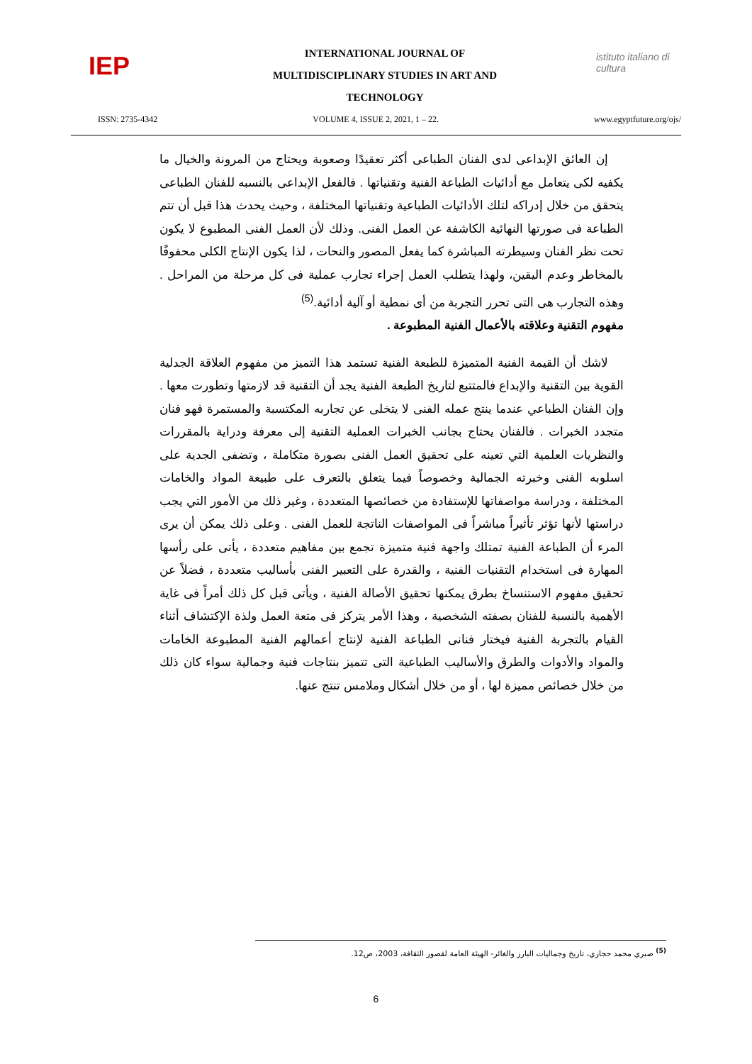IEP
INTERNATIONAL JOURNAL OF
MULTIDISCIPLINARY STUDIES IN ART AND
TECHNOLOGY
istituto italiano di cultura
ISSN: 2735-4342 VOLUME 4, ISSUE 2, 2021, 1 – 22. www.egyptfuture.org/ojs/
إن العائق الإبداعى لدى الفنان الطباعى أكثر تعقيدًا وصعوبة ويحتاج من المرونة والخيال ما يكفيه لكى يتعامل مع أدائيات الطباعة الفنية وتقنياتها . فالفعل الإبداعى بالنسبه للفنان الطباعى يتحقق من خلال إدراكه لتلك الأدائيات الطباعية وتقنياتها المختلفة ، وحيث يحدث هذا قبل أن تتم الطباعة فى صورتها النهائية الكاشفة عن العمل الفنى. وذلك لأن العمل الفنى المطبوع لا يكون تحت نظر الفنان وسيطرته المباشرة كما يفعل المصور والنحات ، لذا يكون الإنتاج الكلى محفوفًا بالمخاطر وعدم اليقين، ولهذا يتطلب العمل إجراء تجارب عملية فى كل مرحلة من المراحل . وهذه التجارب هى التى تحرر التجربة من أى نمطية أو آلية أدائية.<sup>(5)</sup>
مفهوم التقنية وعلاقته بالأعمال الفنية المطبوعة .
لاشك أن القيمة الفنية المتميزة للطبعة الفنية تستمد هذا التميز من مفهوم العلاقة الجدلية القوية بين التقنية والإبداع فالمتتبع لتاريخ الطبعة الفنية يجد أن التقنية قد لازمتها وتطورت معها . وإن الفنان الطباعي عندما ينتج عمله الفنى لا يتخلى عن تجاربه المكتسبة والمستمرة فهو فنان متجدد الخبرات . فالفنان يحتاج بجانب الخبرات العملية التقنية إلى معرفة ودراية بالمقررات والنظريات العلمية التي تعينه على تحقيق العمل الفنى بصورة متكاملة ، وتضفى الجدية على اسلوبه الفنى وخبرته الجمالية وخصوصاً فيما يتعلق بالتعرف على طبيعة المواد والخامات المختلفة ، ودراسة مواصفاتها للإستفادة من خصائصها المتعددة ، وغير ذلك من الأمور التي يجب دراستها لأنها تؤثر تأثيراً مباشراً فى المواصفات الناتجة للعمل الفنى . وعلى ذلك يمكن أن يرى المرء أن الطباعة الفنية تمتلك واجهة فنية متميزة تجمع بين مفاهيم متعددة ، يأتى على رأسها المهارة فى استخدام التقنيات الفنية ، والقدرة على التعبير الفنى بأساليب متعددة ، فضلاً عن تحقيق مفهوم الاستنساخ بطرق يمكنها تحقيق الأصالة الفنية ، ويأتى قبل كل ذلك أمراً فى غاية الأهمية بالنسبة للفنان بصفته الشخصية ، وهذا الأمر يتركز فى متعة العمل ولذة الإكتشاف أثناء القيام بالتجربة الفنية فيختار فنانى الطباعة الفنية لإنتاج أعمالهم الفنية المطبوعة الخامات والمواد والأدوات والطرق والأساليب الطباعية التى تتميز بنتاجات فنية وجمالية سواء كان ذلك من خلال خصائص مميزة لها ، أو من خلال أشكال وملامس تنتج عنها.
<sup>(5)</sup> صبري محمد حجازي، تاريخ وجماليات البارز والغائر- الهيئة العامة لقصور الثقافة، 2003، ص12.
6